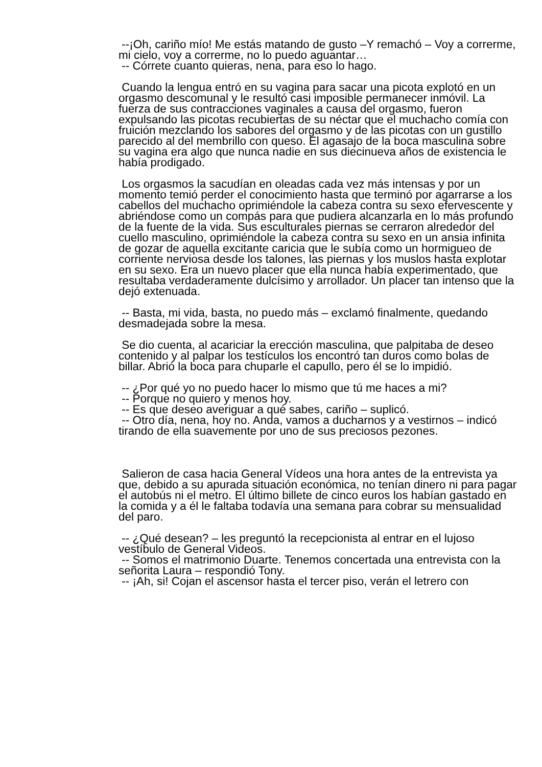--¡Oh, cariño mío! Me estás matando de gusto –Y remachó – Voy a correrme, mi cielo, voy a correrme, no lo puedo aguantar…
-- Córrete cuanto quieras, nena, para eso lo hago.
Cuando la lengua entró en su vagina para sacar una picota explotó en un orgasmo descomunal y le resultó casi imposible permanecer inmóvil. La fuerza de sus contracciones vaginales a causa del orgasmo, fueron expulsando las picotas recubiertas de su néctar que el muchacho comía con fruición mezclando los sabores del orgasmo y de las picotas con un gustillo parecido al del membrillo con queso. El agasajo de la boca masculina sobre su vagina era algo que nunca nadie en sus diecinueva años de existencia le había prodigado.
Los orgasmos la sacudían en oleadas cada vez más intensas y por un momento temió perder el conocimiento hasta que terminó por agarrarse a los cabellos del muchacho oprimiéndole la cabeza contra su sexo efervescente y abriéndose como un compás para que pudiera alcanzarla en lo más profundo de la fuente de la vida. Sus esculturales piernas se cerraron alrededor del cuello masculino, oprimiéndole la cabeza contra su sexo en un ansia infinita de gozar de aquella excitante caricia que le subía como un hormigueo de corriente nerviosa desde los talones, las piernas y los muslos hasta explotar en su sexo. Era un nuevo placer que ella nunca había experimentado, que resultaba verdaderamente dulcísimo y arrollador. Un placer tan intenso que la dejó extenuada.
-- Basta, mi vida, basta, no puedo más – exclamó finalmente, quedando desmadejada sobre la mesa.
Se dio cuenta, al acariciar la erección masculina, que palpitaba de deseo contenido y al palpar los testículos los encontró tan duros como bolas de billar. Abrió la boca para chuparle el capullo, pero él se lo impidió.
-- ¿Por qué yo no puedo hacer lo mismo que tú me haces a mi?
-- Porque no quiero y menos hoy.
-- Es que deseo averiguar a qué sabes, cariño – suplicó.
-- Otro día, nena, hoy no. Anda, vamos a ducharnos y a vestirnos – indicó tirando de ella suavemente por uno de sus preciosos pezones.
Salieron de casa hacia General Vídeos una hora antes de la entrevista ya que, debido a su apurada situación económica, no tenían dinero ni para pagar el autobús ni el metro. El último billete de cinco euros los habían gastado en la comida y a él le faltaba todavía una semana para cobrar su mensualidad del paro.
-- ¿Qué desean? – les preguntó la recepcionista al entrar en el lujoso vestíbulo de General Videos.
-- Somos el matrimonio Duarte. Tenemos concertada una entrevista con la señorita Laura – respondió Tony.
-- ¡Ah, si! Cojan el ascensor hasta el tercer piso, verán el letrero con